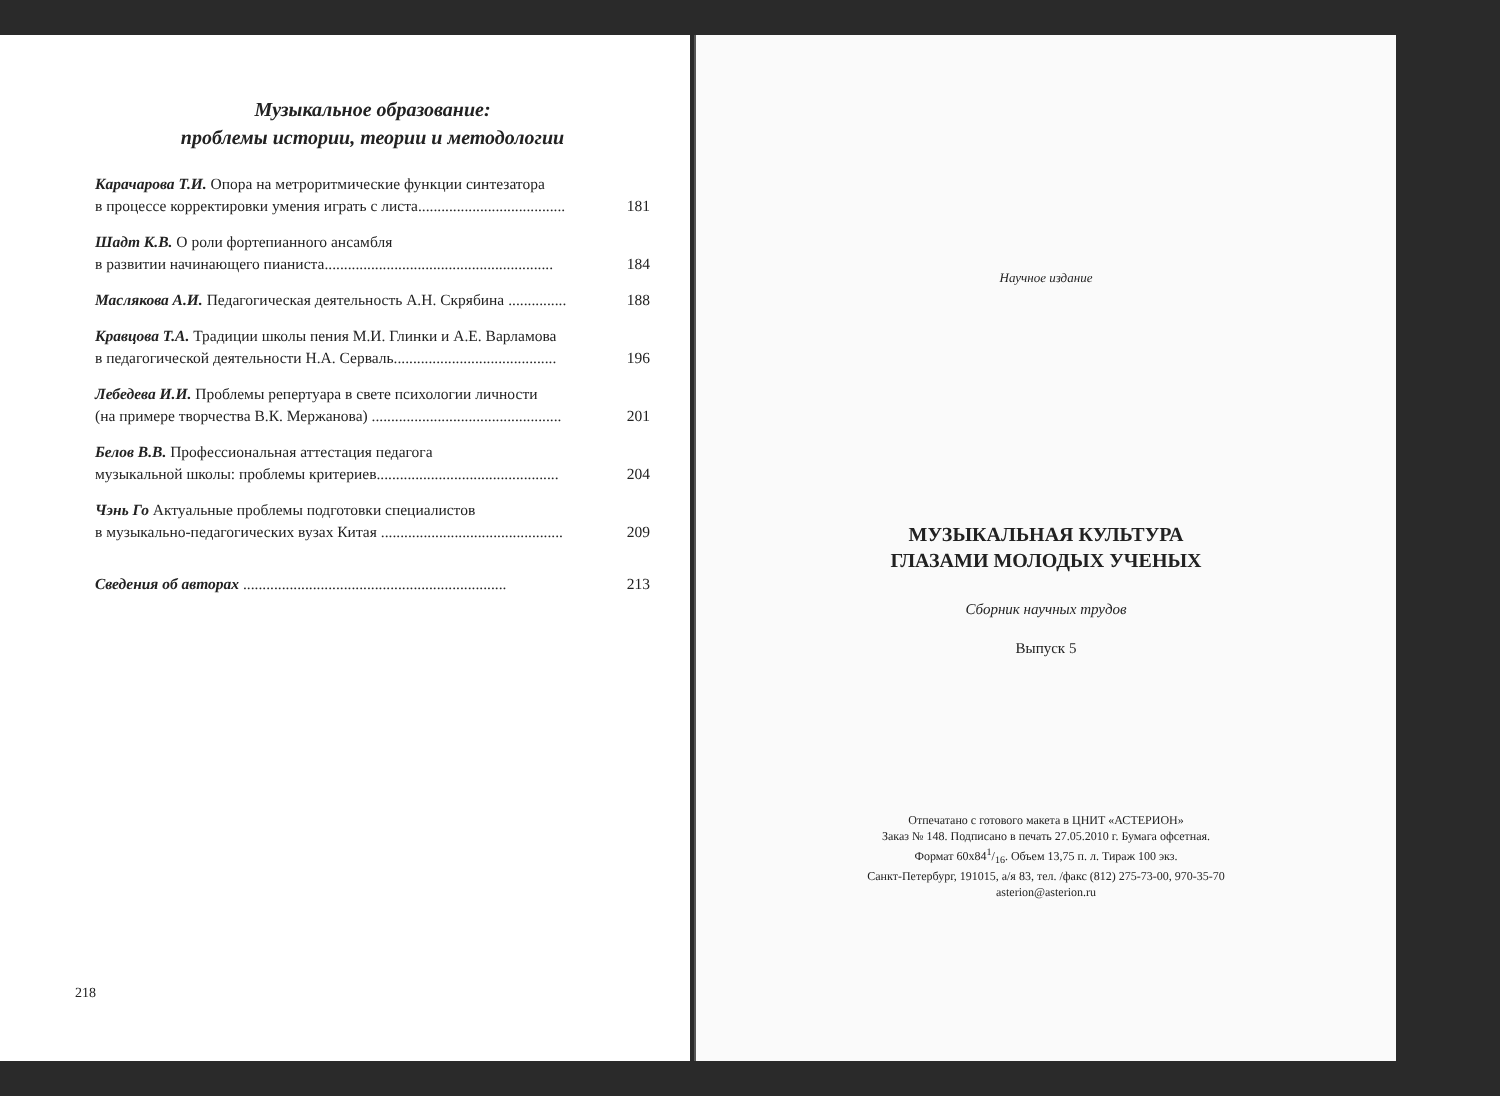Музыкальное образование:
проблемы истории, теории и методологии
Карачарова Т.И. Опора на метроритмические функции синтезатора
в процессе корректировки умения играть с листа...................................... 181
Шадт К.В. О роли фортепианного ансамбля
в развитии начинающего пианиста........................................................... 184
Маслякова А.И. Педагогическая деятельность А.Н. Скрябина ............... 188
Кравцова Т.А. Традиции школы пения М.И. Глинки и А.Е. Варламова
в педагогической деятельности Н.А. Серваль.......................................... 196
Лебедева И.И. Проблемы репертуара в свете психологии личности
(на примере творчества В.К. Мержанова) ................................................. 201
Белов В.В. Профессиональная аттестация педагога
музыкальной школы: проблемы критериев............................................... 204
Чэнь Го Актуальные проблемы подготовки специалистов
в музыкально-педагогических вузах Китая ............................................... 209
Сведения об авторах .................................................................... 213
218
Научное издание
МУЗЫКАЛЬНАЯ КУЛЬТУРА
ГЛАЗАМИ МОЛОДЫХ УЧЕНЫХ
Сборник научных трудов
Выпуск 5
Отпечатано с готового макета в ЦНИТ «АСТЕРИОН»
Заказ № 148. Подписано в печать 27.05.2010 г. Бумага офсетная.
Формат 60х841/16. Объем 13,75 п. л. Тираж 100 экз.
Санкт-Петербург, 191015, а/я 83, тел. /факс (812) 275-73-00, 970-35-70
asterion@asterion.ru